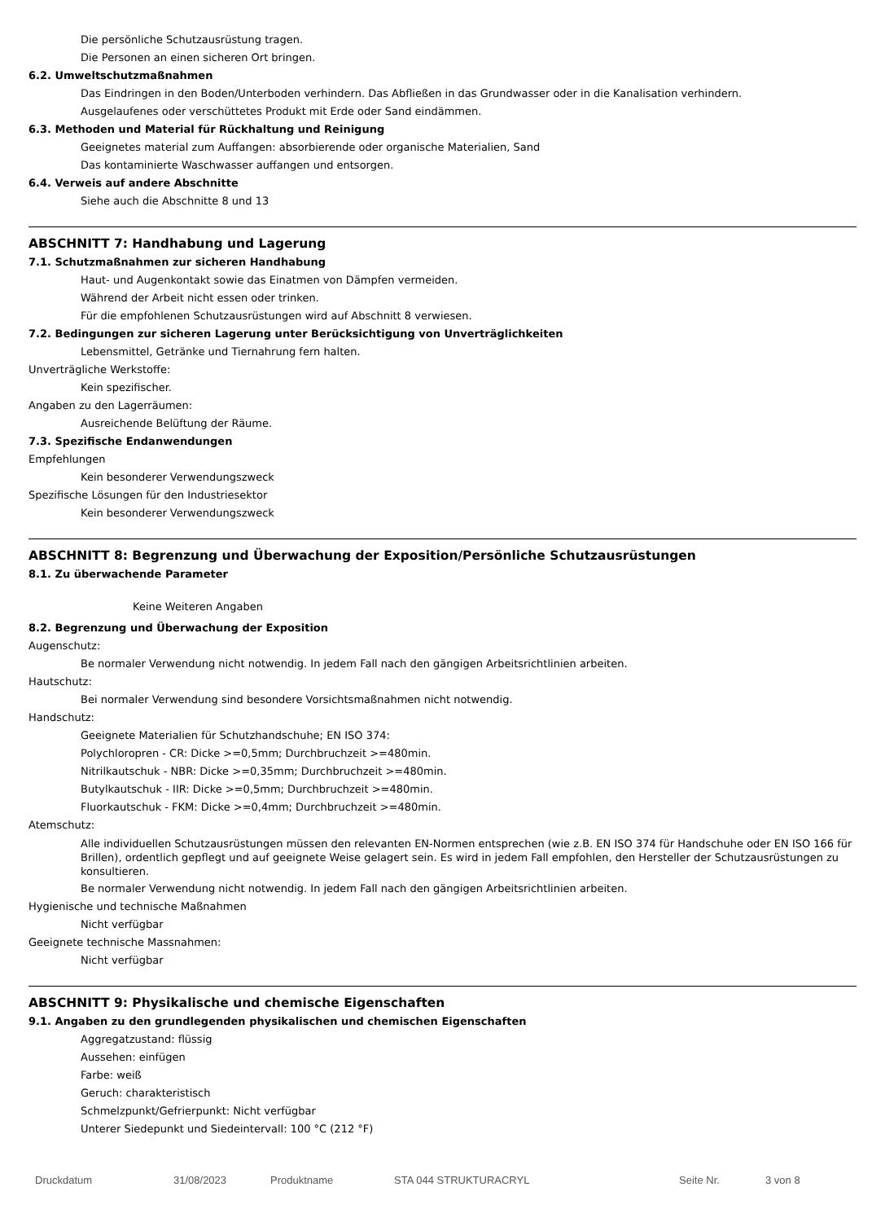Die persönliche Schutzausrüstung tragen.
Die Personen an einen sicheren Ort bringen.
6.2. Umweltschutzmaßnahmen
Das Eindringen in den Boden/Unterboden verhindern. Das Abfließen in das Grundwasser oder in die Kanalisation verhindern.
Ausgelaufenes oder verschüttetes Produkt mit Erde oder Sand eindämmen.
6.3. Methoden und Material für Rückhaltung und Reinigung
Geeignetes material zum Auffangen: absorbierende oder organische Materialien, Sand
Das kontaminierte Waschwasser auffangen und entsorgen.
6.4. Verweis auf andere Abschnitte
Siehe auch die Abschnitte 8 und 13
ABSCHNITT 7: Handhabung und Lagerung
7.1. Schutzmaßnahmen zur sicheren Handhabung
Haut- und Augenkontakt sowie das Einatmen von Dämpfen vermeiden.
Während der Arbeit nicht essen oder trinken.
Für die empfohlenen Schutzausrüstungen wird auf Abschnitt 8 verwiesen.
7.2. Bedingungen zur sicheren Lagerung unter Berücksichtigung von Unverträglichkeiten
Lebensmittel, Getränke und Tiernahrung fern halten.
Unverträgliche Werkstoffe:
Kein spezifischer.
Angaben zu den Lagerräumen:
Ausreichende Belüftung der Räume.
7.3. Spezifische Endanwendungen
Empfehlungen
Kein besonderer Verwendungszweck
Spezifische Lösungen für den Industriesektor
Kein besonderer Verwendungszweck
ABSCHNITT 8: Begrenzung und Überwachung der Exposition/Persönliche Schutzausrüstungen
8.1. Zu überwachende Parameter
Keine Weiteren Angaben
8.2. Begrenzung und Überwachung der Exposition
Augenschutz:
Be normaler Verwendung nicht notwendig. In jedem Fall nach den gängigen Arbeitsrichtlinien arbeiten.
Hautschutz:
Bei normaler Verwendung sind besondere Vorsichtsmaßnahmen nicht notwendig.
Handschutz:
Geeignete Materialien für Schutzhandschuhe; EN ISO 374:
Polychloropren - CR: Dicke >=0,5mm; Durchbruchzeit >=480min.
Nitrilkautschuk - NBR: Dicke >=0,35mm; Durchbruchzeit >=480min.
Butylkautschuk - IIR: Dicke >=0,5mm; Durchbruchzeit >=480min.
Fluorkautschuk - FKM: Dicke >=0,4mm; Durchbruchzeit >=480min.
Atemschutz:
Alle individuellen Schutzausrüstungen müssen den relevanten EN-Normen entsprechen (wie z.B. EN ISO 374 für Handschuhe oder EN ISO 166 für Brillen), ordentlich gepflegt und auf geeignete Weise gelagert sein. Es wird in jedem Fall empfohlen, den Hersteller der Schutzausrüstungen zu konsultieren.
Be normaler Verwendung nicht notwendig. In jedem Fall nach den gängigen Arbeitsrichtlinien arbeiten.
Hygienische und technische Maßnahmen
Nicht verfügbar
Geeignete technische Massnahmen:
Nicht verfügbar
ABSCHNITT 9: Physikalische und chemische Eigenschaften
9.1. Angaben zu den grundlegenden physikalischen und chemischen Eigenschaften
Aggregatzustand: flüssig
Aussehen: einfügen
Farbe: weiß
Geruch: charakteristisch
Schmelzpunkt/Gefrierpunkt: Nicht verfügbar
Unterer Siedepunkt und Siedeintervall: 100 °C (212 °F)
Druckdatum 31/08/2023 Produktname STA 044 STRUKTURACRYL Seite Nr. 3 von 8